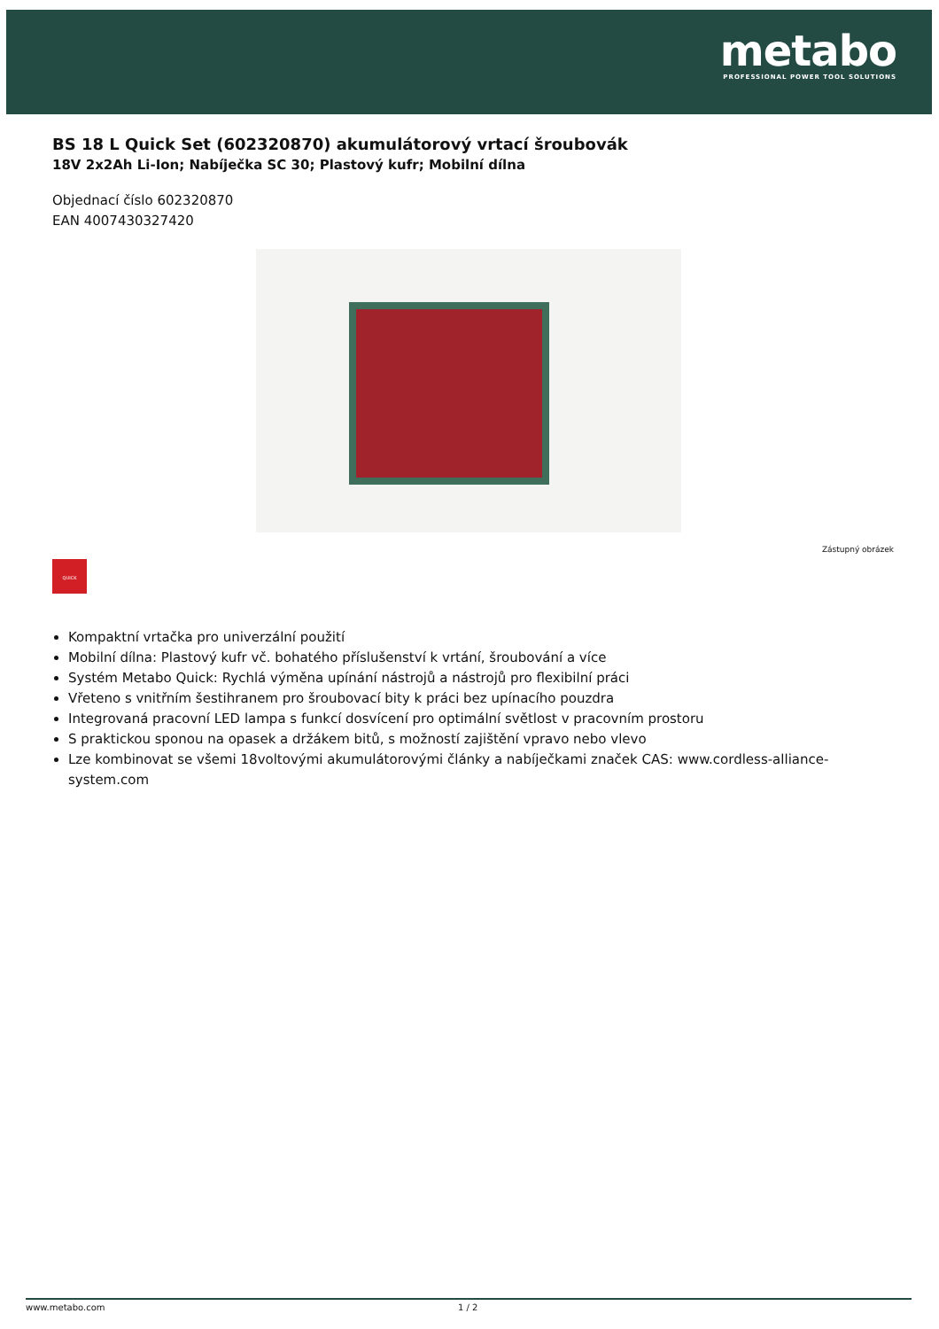metabo
PROFESSIONAL POWER TOOL SOLUTIONS
BS 18 L Quick Set (602320870) akumulátorový vrtací šroubovák
18V 2x2Ah Li-Ion; Nabíječka SC 30; Plastový kufr; Mobilní dílna
Objednací číslo 602320870
EAN 4007430327420
Zástupný obrázek
QUICK
Kompaktní vrtačka pro univerzální použití
Mobilní dílna: Plastový kufr vč. bohatého příslušenství k vrtání, šroubování a více
Systém Metabo Quick: Rychlá výměna upínání nástrojů a nástrojů pro flexibilní práci
Vřeteno s vnitřním šestihranem pro šroubovací bity k práci bez upínacího pouzdra
Integrovaná pracovní LED lampa s funkcí dosvícení pro optimální světlost v pracovním prostoru
S praktickou sponou na opasek a držákem bitů, s možností zajištění vpravo nebo vlevo
Lze kombinovat se všemi 18voltovými akumulátorovými články a nabíječkami značek CAS: www.cordless-alliance-system.com
www.metabo.com 1 / 2